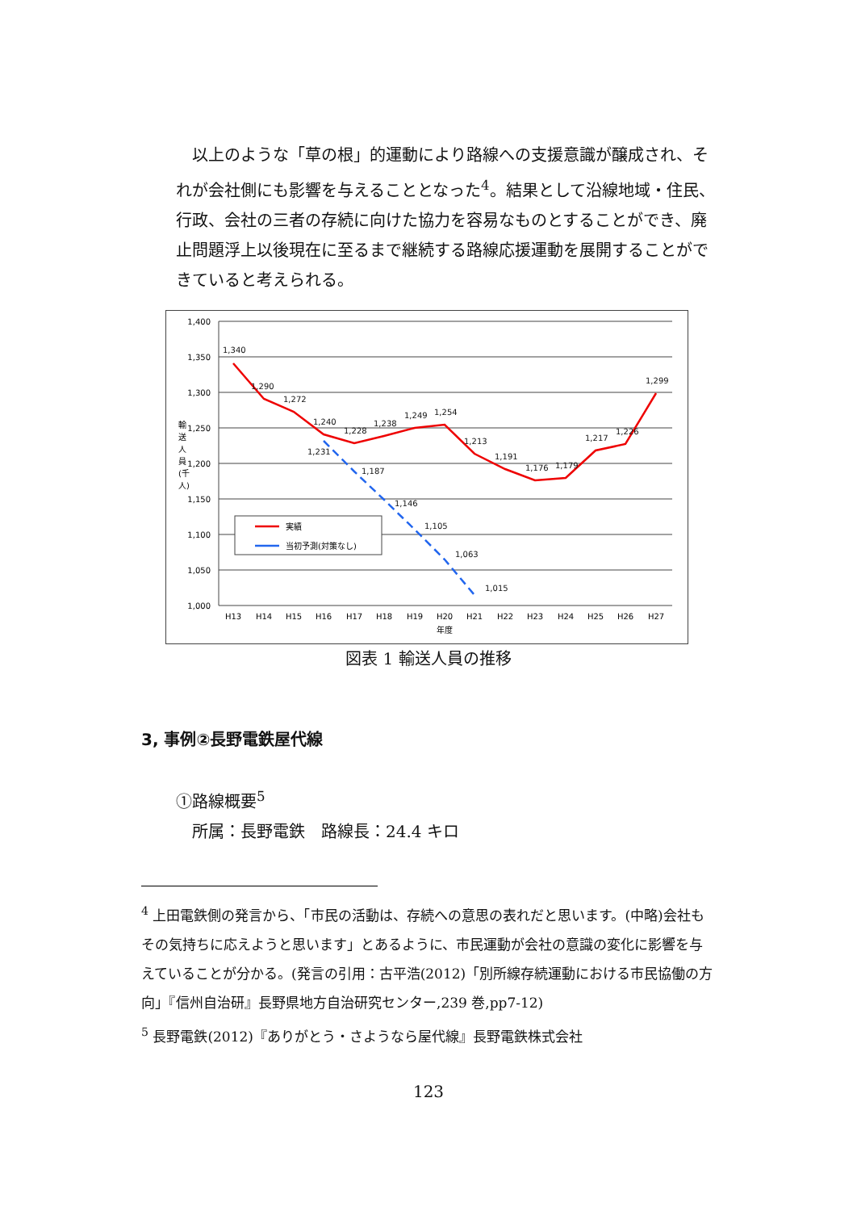以上のような「草の根」的運動により路線への支援意識が醸成され、それが会社側にも影響を与えることとなった<sup>4</sup>。結果として沿線地域・住民、行政、会社の三者の存続に向けた協力を容易なものとすることができ、廃止問題浮上以後現在に至るまで継続する路線応援運動を展開することができていると考えられる。
1,400
1,350
1,300
1,250
1,200
1,150
1,100
1,050
1,000
輸
送
人
員
(千
人)
H13
H14
H15
H16
H17
H18
H19
H20
H21
H22
H23
H24
H25
H26
H27
年度
1,340
1,290
1,272
1,240
1,228
1,238
1,249
1,254
1,213
1,191
1,176
1,179
1,217
1,226
1,299
1,231
1,187
1,146
1,105
1,063
1,015
実績
当初予測(対策なし)
図表 1 輸送人員の推移
3, 事例②長野電鉄屋代線
①路線概要<sup>5</sup>
　所属：長野電鉄　路線長：24.4 キロ
<sup>4</sup> 上田電鉄側の発言から、「市民の活動は、存続への意思の表れだと思います。(中略)会社もその気持ちに応えようと思います」とあるように、市民運動が会社の意識の変化に影響を与えていることが分かる。(発言の引用：古平浩(2012)「別所線存続運動における市民協働の方向」『信州自治研』長野県地方自治研究センター,239 巻,pp7-12)
<sup>5</sup> 長野電鉄(2012)『ありがとう・さようなら屋代線』長野電鉄株式会社
123